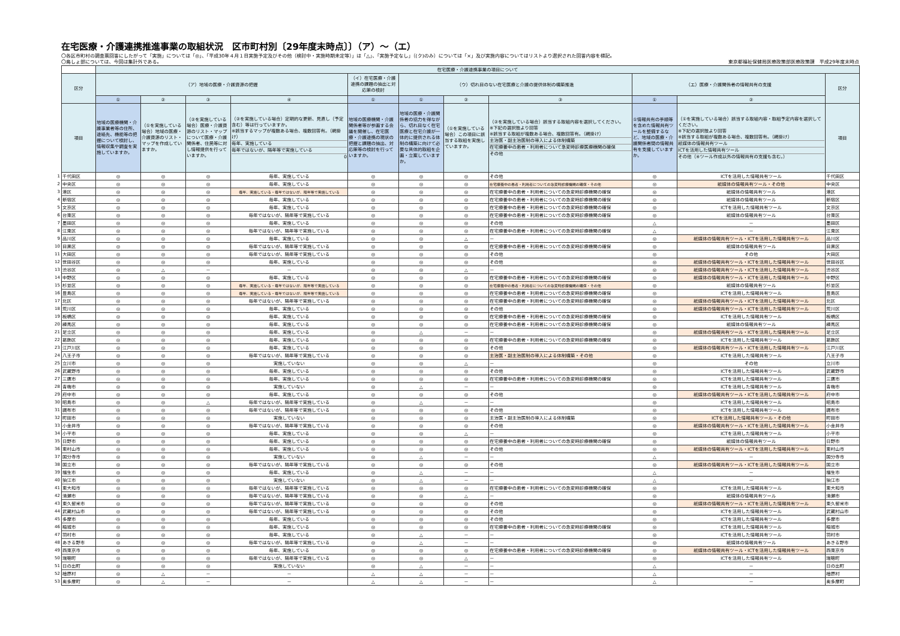在宅医療・介護連携推進事業の取組状況　区市町村別〔29年度末時点〕〕（ア）～（エ）
〇各区市町村の調査票回答にしたがって「実施」については「◎」、「平成30年４月１日実施予定及びその他（検討中・実施時期未定等）」は「△」、「実施予定なし」（(ク)のみ）については「×」及び実施内容についてはリストより選択された回答内容を標記。
〇島しょ部については、今回は集計外である。 東京都福祉保健局医療政策部医療政策課　平成29年度末時点
| | | 在宅医療・介護連携事業の項目について | | | | | | | | | | |
| | 区分 | （ア）地域の医療・介護資源の把握 | | | | （イ）在宅医療・介護連携の課題の抽出と対応策の検討 | （ウ）切れ目のない在宅医療と介護の提供体制の構築推進 | | | （エ）医療・介護関係者の情報共有の支援 | | 区分 |
| | | ① | ② | ③ | ④ | ① | ① | ② | ③ | ① | ② | |
| | 項目 | 地域の医療機関・介護事業者等の住所、連絡先、機能等の把握について検討し、情報収集や調査を実施していますか。 | （①を実施している場合）地域の医療・介護資源のリスト・マップを作成していますか。 | （②を実施している場合）医療・介護資源のリスト・マップについて医療・介護関係者、住民等に対し情報提供を行っていますか。 | （②を実施している場合）定期的な更新、見直し（予定含む）等は行っていますか。 ※該当するマップが複数ある場合、複数回答有。（網掛け） 毎年、実施している 毎年ではないが、隔年等で実施している 0 | 地域の医療機関・介護関係者等が参画する会議を開催し、在宅医療・介護連携の現状の把握と課題の抽出、対応策等の検討を行っていますか。 | 地域の医療・介護関係者の協力を得ながら、切れ目なく在宅医療と在宅介護が一体的に提供される体制の構築に向けて必要な具体的取組を企画・立案していますか。 | （①を実施している場合）この項目に該当する取組を実施していますか。 | （②を実施している場合）該当する取組内容を選択してください。 ※下記の選択肢より回答 ※該当する取組が複数ある場合、複数回答有。（網掛け） 主治医・副主治医制の導入による体制構築 在宅療養中の患者・利用者について急変時診療医療機関の確保 その他 | ①情報共有の手順等を含めた情報共有ツールを整備するなど、地域の医療・介護関係者間の情報共有を支援していますか。 | （①を実施している場合）該当する取組内容・取組予定内容を選択してください。 ※下記の選択肢より回答 ※該当する取組が複数ある場合、複数回答有。（網掛け） 紙媒体の情報共有ツール ICTを活用した情報共有ツール その他（※ツール作成以外の情報共有の支援も含む。） | 項目 |
| 1 | 千代田区 | ◎ | ◎ | ◎ | 毎年、実施している | ◎ | ◎ | ◎ | その他 | ◎ | ICTを活用した情報共有ツール | 千代田区 |
| 2 | 中央区 | ◎ | ◎ | ◎ | 毎年、実施している | ◎ | ◎ | ◎ | 在宅療養中の患者・利用者についての急変時診療機関の確保・その他 | ◎ | 紙媒体の情報共有ツール・その他 | 中央区 |
| 3 | 港区 | ◎ | ◎ | ◎ | 毎年、実施している・毎年ではないが、隔年等で実施している | ◎ | ◎ | ◎ | 在宅療養中の患者・利用者についての急変時診療機関の確保 | ◎ | 紙媒体の情報共有ツール | 港区 |
| 4 | 新宿区 | ◎ | ◎ | ◎ | 毎年、実施している | ◎ | ◎ | ◎ | 在宅療養中の患者・利用者についての急変時診療機関の確保 | ◎ | 紙媒体の情報共有ツール | 新宿区 |
| 5 | 文京区 | ◎ | ◎ | ◎ | 毎年、実施している | ◎ | ◎ | ◎ | 在宅療養中の患者・利用者についての急変時診療機関の確保 | ◎ | ICTを活用した情報共有ツール | 文京区 |
| 6 | 台東区 | ◎ | ◎ | ◎ | 毎年ではないが、隔年等で実施している | ◎ | ◎ | ◎ | 在宅療養中の患者・利用者についての急変時診療機関の確保 | ◎ | 紙媒体の情報共有ツール | 台東区 |
| 7 | 墨田区 | ◎ | ◎ | ◎ | 毎年、実施している | ◎ | ◎ | ◎ | その他 | △ | － | 墨田区 |
| 8 | 江東区 | ◎ | ◎ | ◎ | 毎年ではないが、隔年等で実施している | ◎ | ◎ | ◎ | 在宅療養中の患者・利用者についての急変時診療機関の確保 | △ | － | 江東区 |
| 9 | 品川区 | ◎ | ◎ | ◎ | 毎年、実施している | ◎ | ◎ | △ | － | ◎ | 紙媒体の情報共有ツール・ICTを活用した情報共有ツール | 品川区 |
| 10 | 目黒区 | ◎ | ◎ | ◎ | 毎年ではないが、隔年等で実施している | ◎ | ◎ | ◎ | 在宅療養中の患者・利用者についての急変時診療機関の確保 | ◎ | 紙媒体の情報共有ツール | 目黒区 |
| 11 | 大田区 | ◎ | ◎ | ◎ | 毎年ではないが、隔年等で実施している | ◎ | ◎ | ◎ | その他 | ◎ | その他 | 大田区 |
| 12 | 世田谷区 | ◎ | ◎ | ◎ | 毎年、実施している | ◎ | ◎ | ◎ | その他 | ◎ | 紙媒体の情報共有ツール・ICTを活用した情報共有ツール | 世田谷区 |
| 13 | 渋谷区 | ◎ | △ | － | － | ◎ | ◎ | △ | － | ◎ | 紙媒体の情報共有ツール・ICTを活用した情報共有ツール | 渋谷区 |
| 14 | 中野区 | ◎ | ◎ | ◎ | 毎年、実施している | ◎ | ◎ | ◎ | 在宅療養中の患者・利用者についての急変時診療機関の確保 | ◎ | 紙媒体の情報共有ツール・ICTを活用した情報共有ツール | 中野区 |
| 15 | 杉並区 | ◎ | ◎ | ◎ | 毎年、実施している・毎年ではないが、隔年等で実施している | ◎ | ◎ | ◎ | 在宅療養中の患者・利用者についての急変時診療機関の確保・その他 | ◎ | 紙媒体の情報共有ツール | 杉並区 |
| 16 | 豊島区 | ◎ | ◎ | ◎ | 毎年、実施している・毎年ではないが、隔年等で実施している | ◎ | ◎ | ◎ | 在宅療養中の患者・利用者についての急変時診療機関の確保 | ◎ | ICTを活用した情報共有ツール | 豊島区 |
| 17 | 北区 | ◎ | ◎ | ◎ | 毎年ではないが、隔年等で実施している | ◎ | ◎ | ◎ | 在宅療養中の患者・利用者についての急変時診療機関の確保 | ◎ | 紙媒体の情報共有ツール・ICTを活用した情報共有ツール | 北区 |
| 18 | 荒川区 | ◎ | ◎ | ◎ | 毎年、実施している | ◎ | ◎ | ◎ | その他 | ◎ | 紙媒体の情報共有ツール・ICTを活用した情報共有ツール | 荒川区 |
| 19 | 板橋区 | ◎ | ◎ | ◎ | 毎年、実施している | ◎ | ◎ | ◎ | 在宅療養中の患者・利用者についての急変時診療機関の確保 | ◎ | ICTを活用した情報共有ツール | 板橋区 |
| 20 | 練馬区 | ◎ | ◎ | ◎ | 毎年、実施している | ◎ | ◎ | ◎ | 在宅療養中の患者・利用者についての急変時診療機関の確保 | ◎ | 紙媒体の情報共有ツール | 練馬区 |
| 21 | 足立区 | ◎ | ◎ | ◎ | 毎年、実施している | ◎ | △ | － | － | ◎ | 紙媒体の情報共有ツール・ICTを活用した情報共有ツール | 足立区 |
| 22 | 葛飾区 | ◎ | ◎ | ◎ | 毎年、実施している | ◎ | ◎ | ◎ | 在宅療養中の患者・利用者についての急変時診療機関の確保 | ◎ | ICTを活用した情報共有ツール | 葛飾区 |
| 23 | 江戸川区 | ◎ | ◎ | ◎ | 毎年、実施している | ◎ | ◎ | ◎ | その他 | ◎ | 紙媒体の情報共有ツール・ICTを活用した情報共有ツール | 江戸川区 |
| 24 | 八王子市 | ◎ | ◎ | ◎ | 毎年ではないが、隔年等で実施している | ◎ | ◎ | ◎ | 主治医・副主治医制の導入による体制構築・その他 | ◎ | ICTを活用した情報共有ツール | 八王子市 |
| 25 | 立川市 | ◎ | ◎ | ◎ | 実施していない | ◎ | ◎ | △ | － | ◎ | その他 | 立川市 |
| 26 | 武蔵野市 | ◎ | ◎ | ◎ | 毎年、実施している | ◎ | ◎ | ◎ | その他 | ◎ | ICTを活用した情報共有ツール | 武蔵野市 |
| 27 | 三鷹市 | ◎ | ◎ | ◎ | 毎年、実施している | ◎ | ◎ | ◎ | 在宅療養中の患者・利用者についての急変時診療機関の確保 | ◎ | ICTを活用した情報共有ツール | 三鷹市 |
| 28 | 青梅市 | ◎ | ◎ | ◎ | 実施していない | ◎ | △ | － | － | ◎ | ICTを活用した情報共有ツール | 青梅市 |
| 29 | 府中市 | ◎ | ◎ | ◎ | 毎年、実施している | ◎ | ◎ | ◎ | その他 | ◎ | 紙媒体の情報共有ツール・ICTを活用した情報共有ツール | 府中市 |
| 30 | 昭島市 | ◎ | ◎ | △ | 毎年ではないが、隔年等で実施している | ◎ | △ | － | － | ◎ | ICTを活用した情報共有ツール | 昭島市 |
| 31 | 調布市 | ◎ | ◎ | ◎ | 毎年ではないが、隔年等で実施している | ◎ | ◎ | ◎ | その他 | ◎ | ICTを活用した情報共有ツール | 調布市 |
| 32 | 町田市 | ◎ | ◎ | ◎ | 実施していない | ◎ | ◎ | ◎ | 主治医・副主治医制の導入による体制構築 | ◎ | ICTを活用した情報共有ツール・その他 | 町田市 |
| 33 | 小金井市 | ◎ | ◎ | ◎ | 毎年ではないが、隔年等で実施している | ◎ | ◎ | ◎ | その他 | ◎ | 紙媒体の情報共有ツール・ICTを活用した情報共有ツール | 小金井市 |
| 34 | 小平市 | ◎ | ◎ | ◎ | 毎年、実施している | ◎ | ◎ | △ | － | ◎ | ICTを活用した情報共有ツール | 小平市 |
| 35 | 日野市 | ◎ | ◎ | ◎ | 毎年、実施している | ◎ | ◎ | ◎ | 在宅療養中の患者・利用者についての急変時診療機関の確保 | ◎ | 紙媒体の情報共有ツール | 日野市 |
| 36 | 東村山市 | ◎ | ◎ | ◎ | 毎年、実施している | ◎ | ◎ | ◎ | その他 | ◎ | 紙媒体の情報共有ツール・ICTを活用した情報共有ツール | 東村山市 |
| 37 | 国分寺市 | ◎ | ◎ | ◎ | 実施していない | ◎ | △ | － | － | △ | － | 国分寺市 |
| 38 | 国立市 | ◎ | ◎ | ◎ | 毎年ではないが、隔年等で実施している | ◎ | ◎ | ◎ | その他 | ◎ | 紙媒体の情報共有ツール・ICTを活用した情報共有ツール | 国立市 |
| 39 | 福生市 | ◎ | ◎ | ◎ | 毎年、実施している | ◎ | △ | － | － | △ | － | 福生市 |
| 40 | 狛江市 | ◎ | ◎ | ◎ | 実施していない | ◎ | △ | － | － | △ | － | 狛江市 |
| 41 | 東大和市 | ◎ | ◎ | ◎ | 毎年ではないが、隔年等で実施している | ◎ | ◎ | ◎ | 在宅療養中の患者・利用者についての急変時診療機関の確保 | ◎ | ICTを活用した情報共有ツール | 東大和市 |
| 42 | 清瀬市 | ◎ | ◎ | ◎ | 毎年ではないが、隔年等で実施している | ◎ | ◎ | △ | － | ◎ | 紙媒体の情報共有ツール | 清瀬市 |
| 43 | 東久留米市 | ◎ | ◎ | ◎ | 毎年ではないが、隔年等で実施している | ◎ | ◎ | ◎ | その他 | ◎ | 紙媒体の情報共有ツール・ICTを活用した情報共有ツール | 東久留米市 |
| 44 | 武蔵村山市 | ◎ | ◎ | ◎ | 毎年ではないが、隔年等で実施している | ◎ | ◎ | ◎ | その他 | ◎ | ICTを活用した情報共有ツール | 武蔵村山市 |
| 45 | 多摩市 | ◎ | ◎ | ◎ | 毎年、実施している | ◎ | ◎ | ◎ | その他 | ◎ | ICTを活用した情報共有ツール | 多摩市 |
| 46 | 稲城市 | ◎ | ◎ | ◎ | 毎年、実施している | ◎ | ◎ | ◎ | 在宅療養中の患者・利用者についての急変時診療機関の確保 | ◎ | ICTを活用した情報共有ツール | 稲城市 |
| 47 | 羽村市 | ◎ | ◎ | ◎ | 毎年、実施している | ◎ | △ | － | － | ◎ | ICTを活用した情報共有ツール | 羽村市 |
| 48 | あきる野市 | ◎ | ◎ | ◎ | 毎年ではないが、隔年等で実施している | ◎ | △ | － | － | ◎ | 紙媒体の情報共有ツール | あきる野市 |
| 49 | 西東京市 | ◎ | ◎ | ◎ | 毎年、実施している | ◎ | ◎ | ◎ | 在宅療養中の患者・利用者についての急変時診療機関の確保 | ◎ | 紙媒体の情報共有ツール・ICTを活用した情報共有ツール | 西東京市 |
| 50 | 瑞穂町 | ◎ | ◎ | ◎ | 毎年ではないが、隔年等で実施している | ◎ | ◎ | △ | － | ◎ | ICTを活用した情報共有ツール | 瑞穂町 |
| 51 | 日の出町 | ◎ | ◎ | ◎ | 実施していない | ◎ | △ | － | － | △ | － | 日の出町 |
| 52 | 檜原村 | ◎ | △ | － | － | △ | △ | － | － | △ | － | 檜原村 |
| 53 | 奥多摩町 | ◎ | △ | － | － | △ | △ | － | － | △ | － | 奥多摩町 |